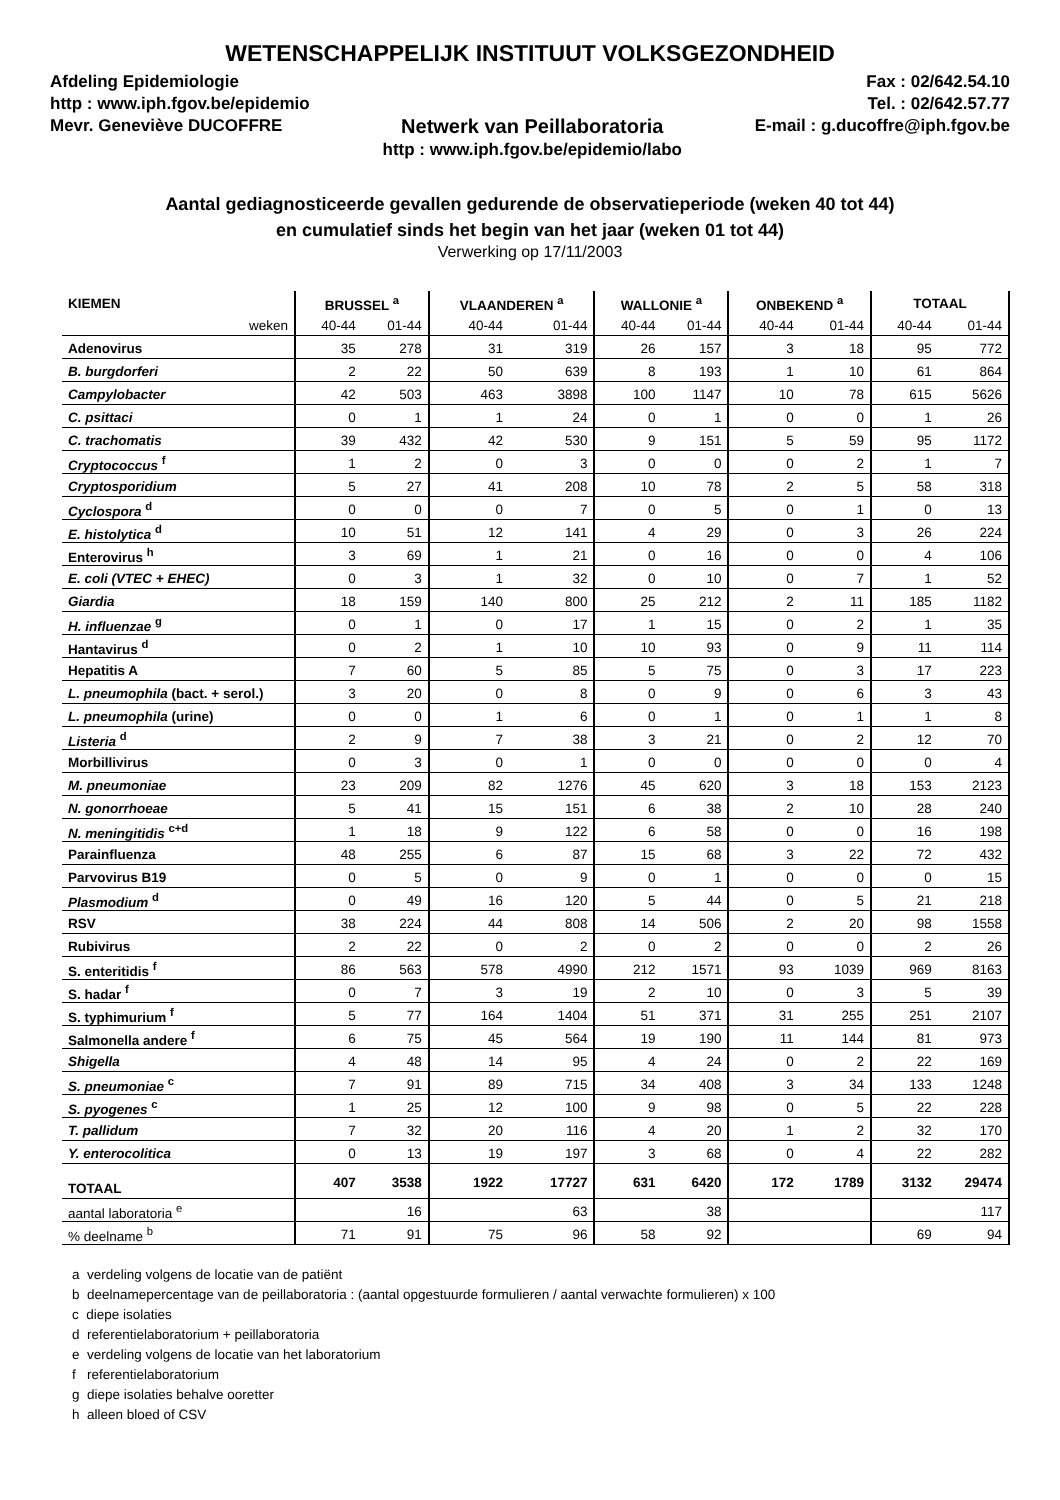WETENSCHAPPELIJK INSTITUUT VOLKSGEZONDHEID
Afdeling Epidemiologie
http : www.iph.fgov.be/epidemio
Mevr. Geneviève DUCOFFRE
Netwerk van Peillaboratoria
http : www.iph.fgov.be/epidemio/labo
Fax : 02/642.54.10
Tel. : 02/642.57.77
E-mail : g.ducoffre@iph.fgov.be
Aantal gediagnosticeerde gevallen gedurende de observatieperiode (weken 40 tot 44)
en cumulatief sinds het begin van het jaar (weken 01 tot 44)
Verwerking op 17/11/2003
| KIEMEN | BRUSSEL <sup>a</sup> | | VLAANDEREN <sup>a</sup> | | WALLONIE <sup>a</sup> | | ONBEKEND <sup>a</sup> | | TOTAAL | |
| --- | --- | --- | --- | --- | --- | --- | --- | --- | --- | --- |
| weken | 40-44 | 01-44 | 40-44 | 01-44 | 40-44 | 01-44 | 40-44 | 01-44 | 40-44 | 01-44 |
| Adenovirus | 35 | 278 | 31 | 319 | 26 | 157 | 3 | 18 | 95 | 772 |
| B. burgdorferi | 2 | 22 | 50 | 639 | 8 | 193 | 1 | 10 | 61 | 864 |
| Campylobacter | 42 | 503 | 463 | 3898 | 100 | 1147 | 10 | 78 | 615 | 5626 |
| C. psittaci | 0 | 1 | 1 | 24 | 0 | 1 | 0 | 0 | 1 | 26 |
| C. trachomatis | 39 | 432 | 42 | 530 | 9 | 151 | 5 | 59 | 95 | 1172 |
| Cryptococcus <sup>f</sup> | 1 | 2 | 0 | 3 | 0 | 0 | 0 | 2 | 1 | 7 |
| Cryptosporidium | 5 | 27 | 41 | 208 | 10 | 78 | 2 | 5 | 58 | 318 |
| Cyclospora <sup>d</sup> | 0 | 0 | 0 | 7 | 0 | 5 | 0 | 1 | 0 | 13 |
| E. histolytica <sup>d</sup> | 10 | 51 | 12 | 141 | 4 | 29 | 0 | 3 | 26 | 224 |
| Enterovirus <sup>h</sup> | 3 | 69 | 1 | 21 | 0 | 16 | 0 | 0 | 4 | 106 |
| E. coli (VTEC + EHEC) | 0 | 3 | 1 | 32 | 0 | 10 | 0 | 7 | 1 | 52 |
| Giardia | 18 | 159 | 140 | 800 | 25 | 212 | 2 | 11 | 185 | 1182 |
| H. influenzae <sup>g</sup> | 0 | 1 | 0 | 17 | 1 | 15 | 0 | 2 | 1 | 35 |
| Hantavirus <sup>d</sup> | 0 | 2 | 1 | 10 | 10 | 93 | 0 | 9 | 11 | 114 |
| Hepatitis A | 7 | 60 | 5 | 85 | 5 | 75 | 0 | 3 | 17 | 223 |
| L. pneumophila (bact. + serol.) | 3 | 20 | 0 | 8 | 0 | 9 | 0 | 6 | 3 | 43 |
| L. pneumophila (urine) | 0 | 0 | 1 | 6 | 0 | 1 | 0 | 1 | 1 | 8 |
| Listeria <sup>d</sup> | 2 | 9 | 7 | 38 | 3 | 21 | 0 | 2 | 12 | 70 |
| Morbillivirus | 0 | 3 | 0 | 1 | 0 | 0 | 0 | 0 | 0 | 4 |
| M. pneumoniae | 23 | 209 | 82 | 1276 | 45 | 620 | 3 | 18 | 153 | 2123 |
| N. gonorrhoeae | 5 | 41 | 15 | 151 | 6 | 38 | 2 | 10 | 28 | 240 |
| N. meningitidis <sup>c+d</sup> | 1 | 18 | 9 | 122 | 6 | 58 | 0 | 0 | 16 | 198 |
| Parainfluenza | 48 | 255 | 6 | 87 | 15 | 68 | 3 | 22 | 72 | 432 |
| Parvovirus B19 | 0 | 5 | 0 | 9 | 0 | 1 | 0 | 0 | 0 | 15 |
| Plasmodium <sup>d</sup> | 0 | 49 | 16 | 120 | 5 | 44 | 0 | 5 | 21 | 218 |
| RSV | 38 | 224 | 44 | 808 | 14 | 506 | 2 | 20 | 98 | 1558 |
| Rubivirus | 2 | 22 | 0 | 2 | 0 | 2 | 0 | 0 | 2 | 26 |
| S. enteritidis <sup>f</sup> | 86 | 563 | 578 | 4990 | 212 | 1571 | 93 | 1039 | 969 | 8163 |
| S. hadar <sup>f</sup> | 0 | 7 | 3 | 19 | 2 | 10 | 0 | 3 | 5 | 39 |
| S. typhimurium <sup>f</sup> | 5 | 77 | 164 | 1404 | 51 | 371 | 31 | 255 | 251 | 2107 |
| Salmonella andere <sup>f</sup> | 6 | 75 | 45 | 564 | 19 | 190 | 11 | 144 | 81 | 973 |
| Shigella | 4 | 48 | 14 | 95 | 4 | 24 | 0 | 2 | 22 | 169 |
| S. pneumoniae <sup>c</sup> | 7 | 91 | 89 | 715 | 34 | 408 | 3 | 34 | 133 | 1248 |
| S. pyogenes <sup>c</sup> | 1 | 25 | 12 | 100 | 9 | 98 | 0 | 5 | 22 | 228 |
| T. pallidum | 7 | 32 | 20 | 116 | 4 | 20 | 1 | 2 | 32 | 170 |
| Y. enterocolitica | 0 | 13 | 19 | 197 | 3 | 68 | 0 | 4 | 22 | 282 |
| TOTAAL | 407 | 3538 | 1922 | 17727 | 631 | 6420 | 172 | 1789 | 3132 | 29474 |
| aantal laboratoria <sup>e</sup> | | 16 | | 63 | | 38 | | | | 117 |
| % deelname <sup>b</sup> | 71 | 91 | 75 | 96 | 58 | 92 | | | 69 | 94 |
a verdeling volgens de locatie van de patiënt
b deelnamepercentage van de peillaboratoria : (aantal opgestuurde formulieren / aantal verwachte formulieren) x 100
c diepe isolaties
d referentielaboratorium + peillaboratoria
e verdeling volgens de locatie van het laboratorium
f referentielaboratorium
g diepe isolaties behalve ooretter
h alleen bloed of CSV